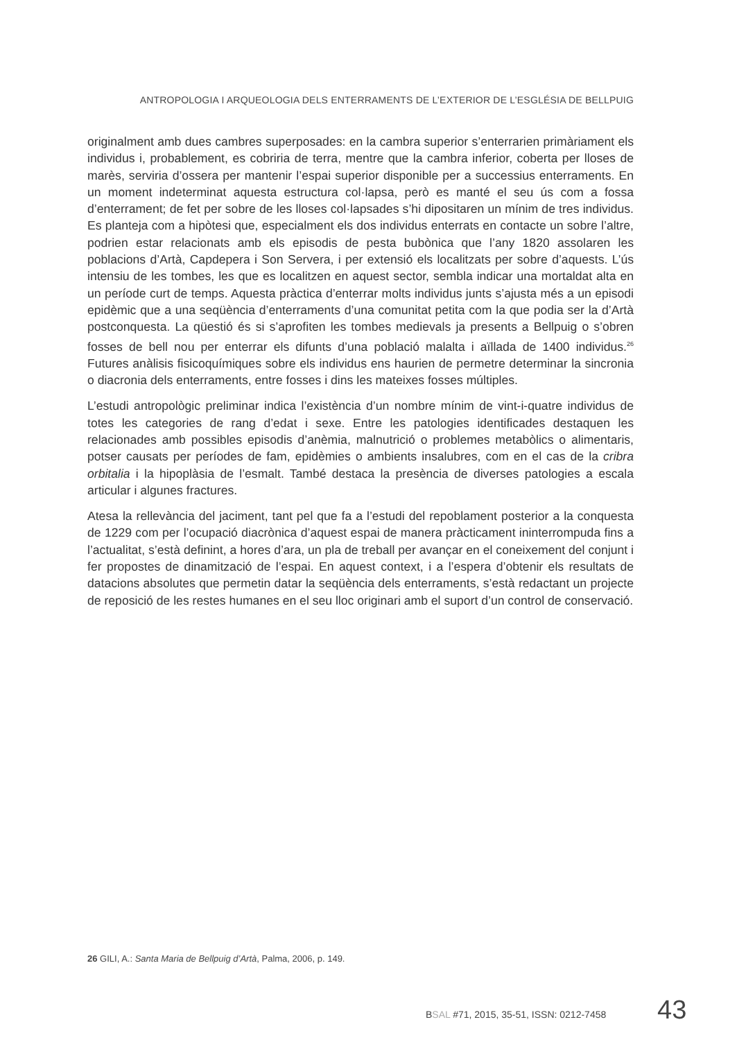ANTROPOLOGIA I ARQUEOLOGIA DELS ENTERRAMENTS DE L’EXTERIOR DE L’ESGLÉSIA DE BELLPUIG
originalment amb dues cambres superposades: en la cambra superior s’enterrarien primàriament els individus i, probablement, es cobriria de terra, mentre que la cambra inferior, coberta per lloses de marès, serviria d’ossera per mantenir l’espai superior disponible per a successius enterraments. En un moment indeterminat aquesta estructura col·lapsa, però es manté el seu ús com a fossa d’enterrament; de fet per sobre de les lloses col·lapsades s’hi dipositaren un mínim de tres individus. Es planteja com a hipòtesi que, especialment els dos individus enterrats en contacte un sobre l’altre, podrien estar relacionats amb els episodis de pesta bubònica que l’any 1820 assolaren les poblacions d’Artà, Capdepera i Son Servera, i per extensió els localitzats per sobre d’aquests. L’ús intensiu de les tombes, les que es localitzen en aquest sector, sembla indicar una mortaldat alta en un període curt de temps. Aquesta pràctica d’enterrar molts individus junts s’ajusta més a un episodi epidèmic que a una seqüència d’enterraments d’una comunitat petita com la que podia ser la d’Artà postconquesta. La qüestió és si s’aprofiten les tombes medievals ja presents a Bellpuig o s’obren fosses de bell nou per enterrar els difunts d’una població malalta i aïllada de 1400 individus.<sup>26</sup> Futures anàlisis fisicoquímiques sobre els individus ens haurien de permetre determinar la sincronia o diacronia dels enterraments, entre fosses i dins les mateixes fosses múltiples.
L’estudi antropològic preliminar indica l’existència d’un nombre mínim de vint-i-quatre individus de totes les categories de rang d’edat i sexe. Entre les patologies identificades destaquen les relacionades amb possibles episodis d’anèmia, malnutrició o problemes metabòlics o alimentaris, potser causats per períodes de fam, epidèmies o ambients insalubres, com en el cas de la cribra orbitalia i la hipoplàsia de l’esmalt. També destaca la presència de diverses patologies a escala articular i algunes fractures.
Atesa la rellevància del jaciment, tant pel que fa a l’estudi del repoblament posterior a la conquesta de 1229 com per l’ocupació diacrònica d’aquest espai de manera pràcticament ininterrompuda fins a l’actualitat, s’està definint, a hores d’ara, un pla de treball per avançar en el coneixement del conjunt i fer propostes de dinamització de l’espai. En aquest context, i a l’espera d’obtenir els resultats de datacions absolutes que permetin datar la seqüència dels enterraments, s’està redactant un projecte de reposició de les restes humanes en el seu lloc originari amb el suport d’un control de conservació.
26 GILI, A.: Santa Maria de Bellpuig d’Artà, Palma, 2006, p. 149.
BSAL #71, 2015, 35-51, ISSN: 0212-7458
43